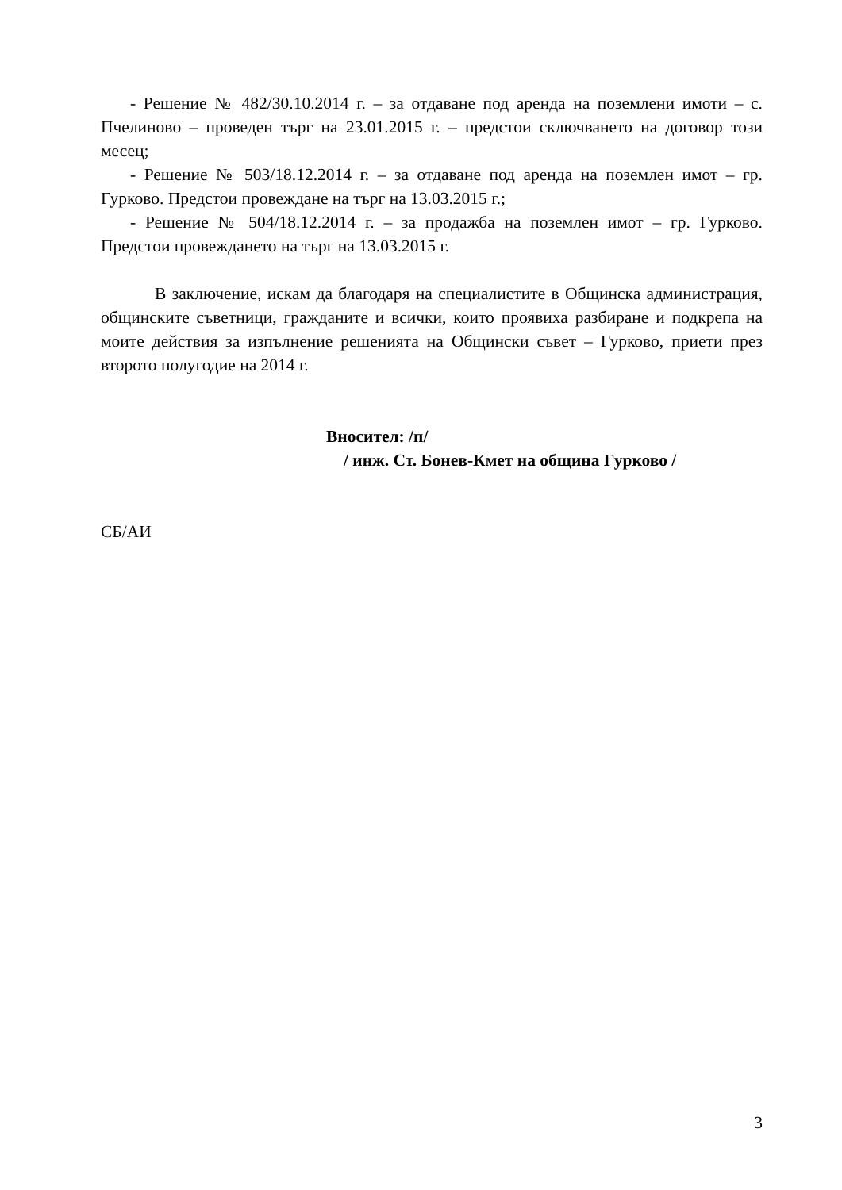- Решение № 482/30.10.2014 г. – за отдаване под аренда на поземлени имоти – с. Пчелиново – проведен търг на 23.01.2015 г. – предстои сключването на договор този месец;
- Решение № 503/18.12.2014 г. – за отдаване под аренда на поземлен имот – гр. Гурково. Предстои провеждане на търг на 13.03.2015 г.;
- Решение № 504/18.12.2014 г. – за продажба на поземлен имот – гр. Гурково. Предстои провеждането на търг на 13.03.2015 г.
В заключение, искам да благодаря на специалистите в Общинска администрация, общинските съветници, гражданите и всички, които проявиха разбиране и подкрепа на моите действия за изпълнение решенията на Общински съвет – Гурково, приети през второто полугодие на 2014 г.
Вносител: /п/
/ инж. Ст. Бонев-Кмет на община Гурково /
СБ/АИ
3